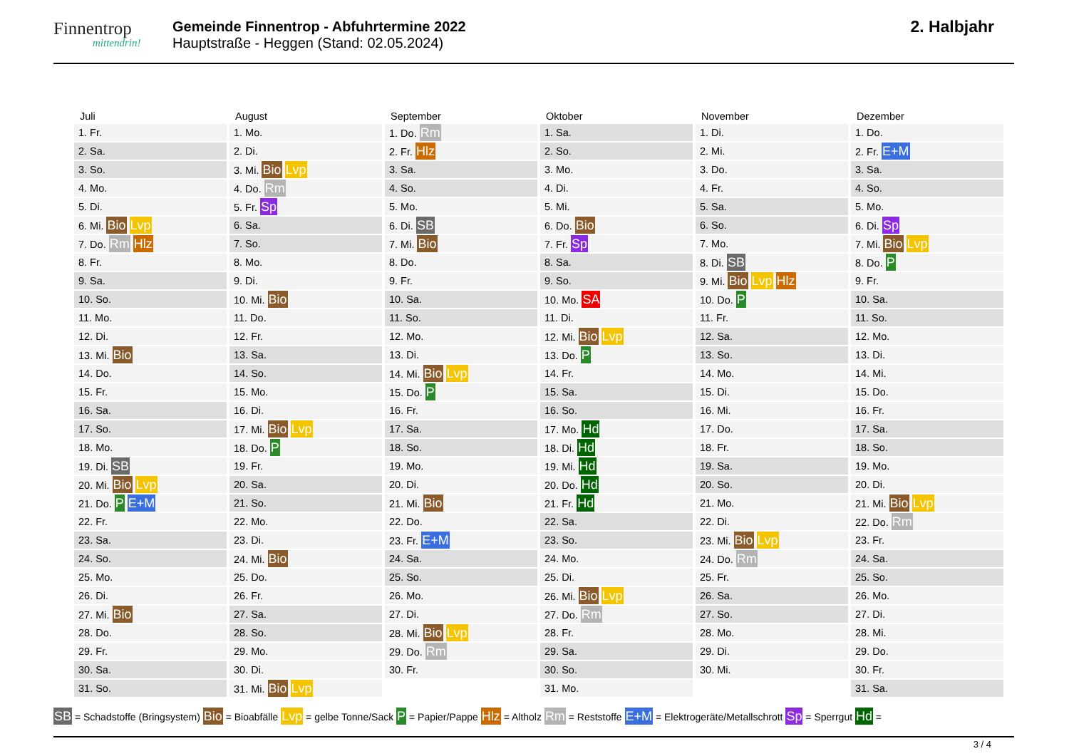Finnentrop
mittendrin!
Gemeinde Finnentrop - Abfuhrtermine 2022
Hauptstraße - Heggen (Stand: 02.05.2024)
2. Halbjahr
| Juli | August | September | Oktober | November | Dezember |
| --- | --- | --- | --- | --- | --- |
| 1. Fr. | 1. Mo. | 1. Do. Rm | 1. Sa. | 1. Di. | 1. Do. |
| 2. Sa. | 2. Di. | 2. Fr. Hlz | 2. So. | 2. Mi. | 2. Fr. E+M |
| 3. So. | 3. Mi. Bio Lvp | 3. Sa. | 3. Mo. | 3. Do. | 3. Sa. |
| 4. Mo. | 4. Do. Rm | 4. So. | 4. Di. | 4. Fr. | 4. So. |
| 5. Di. | 5. Fr. Sp | 5. Mo. | 5. Mi. | 5. Sa. | 5. Mo. |
| 6. Mi. Bio Lvp | 6. Sa. | 6. Di. SB | 6. Do. Bio | 6. So. | 6. Di. Sp |
| 7. Do. Rm Hlz | 7. So. | 7. Mi. Bio | 7. Fr. Sp | 7. Mo. | 7. Mi. Bio Lvp |
| 8. Fr. | 8. Mo. | 8. Do. | 8. Sa. | 8. Di. SB | 8. Do. P |
| 9. Sa. | 9. Di. | 9. Fr. | 9. So. | 9. Mi. Bio Lvp Hlz | 9. Fr. |
| 10. So. | 10. Mi. Bio | 10. Sa. | 10. Mo. SA | 10. Do. P | 10. Sa. |
| 11. Mo. | 11. Do. | 11. So. | 11. Di. | 11. Fr. | 11. So. |
| 12. Di. | 12. Fr. | 12. Mo. | 12. Mi. Bio Lvp | 12. Sa. | 12. Mo. |
| 13. Mi. Bio | 13. Sa. | 13. Di. | 13. Do. P | 13. So. | 13. Di. |
| 14. Do. | 14. So. | 14. Mi. Bio Lvp | 14. Fr. | 14. Mo. | 14. Mi. |
| 15. Fr. | 15. Mo. | 15. Do. P | 15. Sa. | 15. Di. | 15. Do. |
| 16. Sa. | 16. Di. | 16. Fr. | 16. So. | 16. Mi. | 16. Fr. |
| 17. So. | 17. Mi. Bio Lvp | 17. Sa. | 17. Mo. Hd | 17. Do. | 17. Sa. |
| 18. Mo. | 18. Do. P | 18. So. | 18. Di. Hd | 18. Fr. | 18. So. |
| 19. Di. SB | 19. Fr. | 19. Mo. | 19. Mi. Hd | 19. Sa. | 19. Mo. |
| 20. Mi. Bio Lvp | 20. Sa. | 20. Di. | 20. Do. Hd | 20. So. | 20. Di. |
| 21. Do. P E+M | 21. So. | 21. Mi. Bio | 21. Fr. Hd | 21. Mo. | 21. Mi. Bio Lvp |
| 22. Fr. | 22. Mo. | 22. Do. | 22. Sa. | 22. Di. | 22. Do. Rm |
| 23. Sa. | 23. Di. | 23. Fr. E+M | 23. So. | 23. Mi. Bio Lvp | 23. Fr. |
| 24. So. | 24. Mi. Bio | 24. Sa. | 24. Mo. | 24. Do. Rm | 24. Sa. |
| 25. Mo. | 25. Do. | 25. So. | 25. Di. | 25. Fr. | 25. So. |
| 26. Di. | 26. Fr. | 26. Mo. | 26. Mi. Bio Lvp | 26. Sa. | 26. Mo. |
| 27. Mi. Bio | 27. Sa. | 27. Di. | 27. Do. Rm | 27. So. | 27. Di. |
| 28. Do. | 28. So. | 28. Mi. Bio Lvp | 28. Fr. | 28. Mo. | 28. Mi. |
| 29. Fr. | 29. Mo. | 29. Do. Rm | 29. Sa. | 29. Di. | 29. Do. |
| 30. Sa. | 30. Di. | 30. Fr. | 30. So. | 30. Mi. | 30. Fr. |
| 31. So. | 31. Mi. Bio Lvp | | 31. Mo. | | 31. Sa. |
SB = Schadstoffe (Bringsystem) Bio = Bioabfälle Lvp = gelbe Tonne/Sack P = Papier/Pappe Hlz = Altholz Rm = Reststoffe E+M = Elektrogeräte/Metallschrott Sp = Sperrgut Hd =
3 / 4